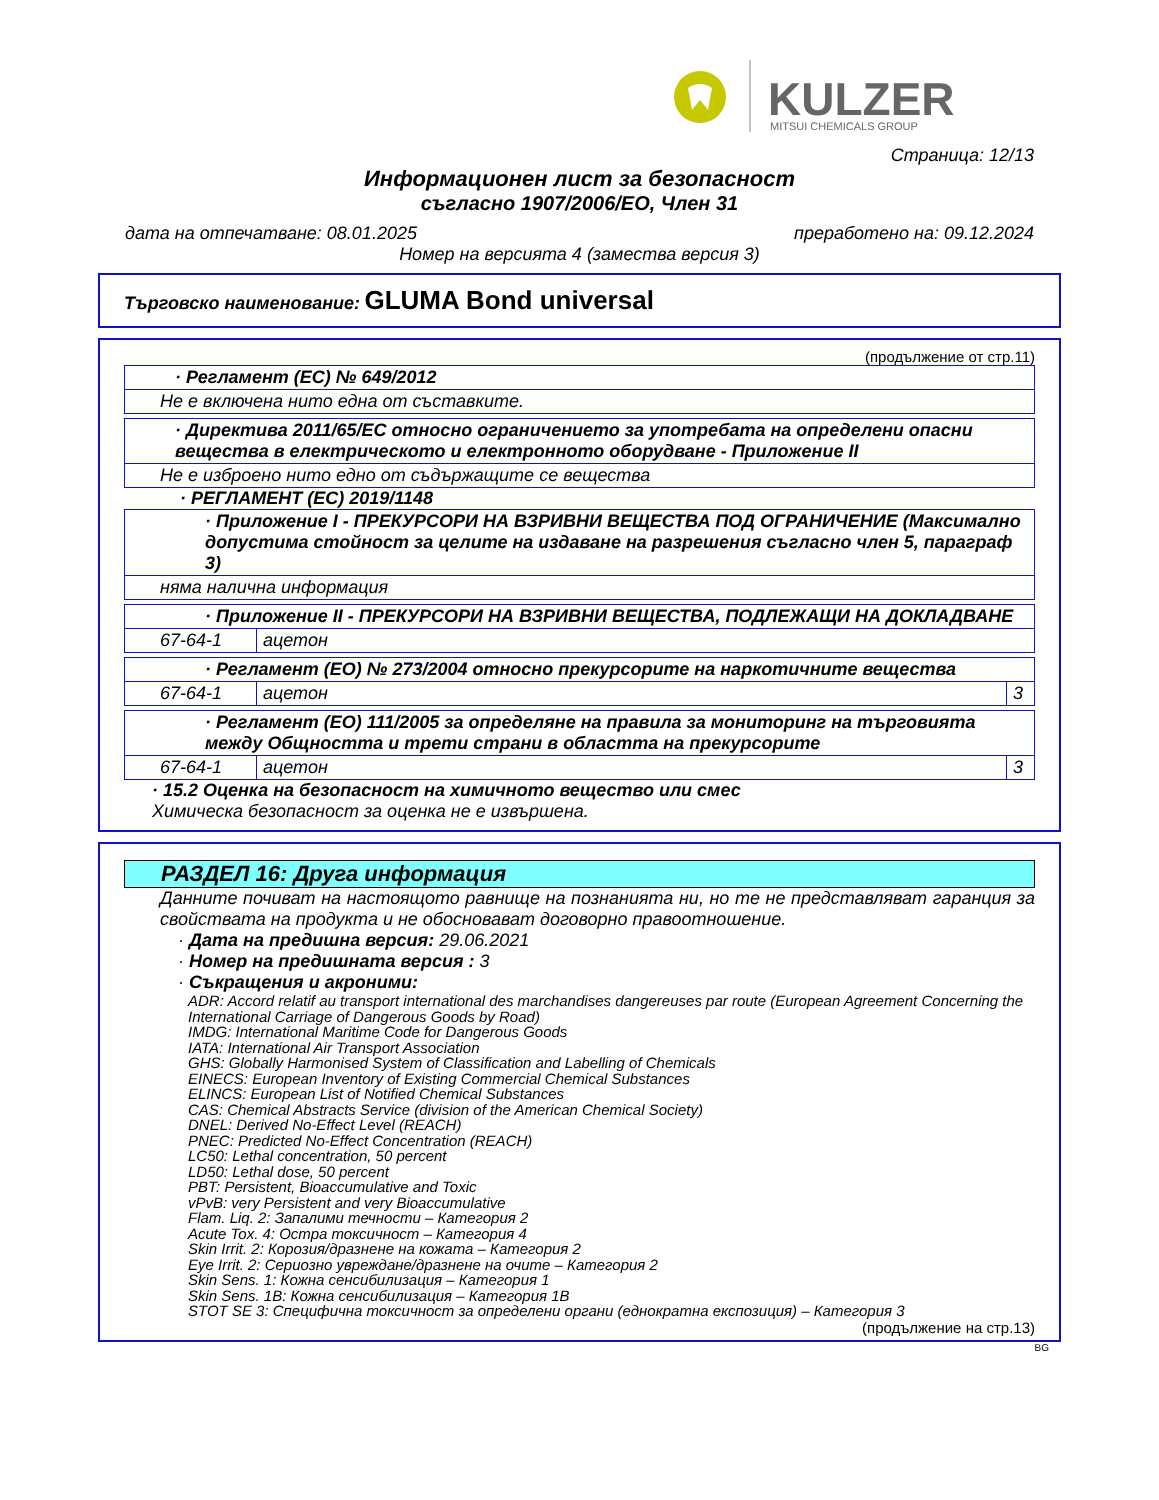KULZER
MITSUI CHEMICALS GROUP
Страница: 12/13
Информационен лист за безопасност
съгласно 1907/2006/ЕО, Член 31
дата на отпечатване: 08.01.2025 преработено на: 09.12.2024
Номер на версията 4 (замества версия 3)
Търговско наименование: GLUMA Bond universal
(продължение от стр.11)
| · Регламент (ЕС) № 649/2012 |
| Не е включена нито една от съставките. |
| · Директива 2011/65/ЕС относно ограничението за употребата на определени опасни вещества в електрическото и електронното оборудване - Приложение II |
| Не е изброено нито едно от съдържащите се вещества |
· РЕГЛАМЕНТ (ЕС) 2019/1148
| · Приложение I - ПРЕКУРСОРИ НА ВЗРИВНИ ВЕЩЕСТВА ПОД ОГРАНИЧЕНИЕ (Максимално допустима стойност за целите на издаване на разрешения съгласно член 5, параграф 3) |
| няма налична информация |
| · Приложение II - ПРЕКУРСОРИ НА ВЗРИВНИ ВЕЩЕСТВА, ПОДЛЕЖАЩИ НА ДОКЛАДВАНЕ | |
| 67-64-1 | ацетон |
| · Регламент (ЕО) № 273/2004 относно прекурсорите на наркотичните вещества | | |
| 67-64-1 | ацетон | 3 |
| · Регламент (ЕО) 111/2005 за определяне на правила за мониторинг на търговията между Общността и трети страни в областта на прекурсорите | | |
| 67-64-1 | ацетон | 3 |
· 15.2 Оценка на безопасност на химичното вещество или смес
Химическа безопасност за оценка не е извършена.
РАЗДЕЛ 16: Друга информация
Данните почиват на настоящото равнище на познанията ни, но те не представляват гаранция за свойствата на продукта и не обосновават договорно правоотношение.
· Дата на предишна версия: 29.06.2021
· Номер на предишната версия : 3
· Съкращения и акроними:
ADR: Accord relatif au transport international des marchandises dangereuses par route (European Agreement Concerning the International Carriage of Dangerous Goods by Road)
IMDG: International Maritime Code for Dangerous Goods
IATA: International Air Transport Association
GHS: Globally Harmonised System of Classification and Labelling of Chemicals
EINECS: European Inventory of Existing Commercial Chemical Substances
ELINCS: European List of Notified Chemical Substances
CAS: Chemical Abstracts Service (division of the American Chemical Society)
DNEL: Derived No-Effect Level (REACH)
PNEC: Predicted No-Effect Concentration (REACH)
LC50: Lethal concentration, 50 percent
LD50: Lethal dose, 50 percent
PBT: Persistent, Bioaccumulative and Toxic
vPvB: very Persistent and very Bioaccumulative
Flam. Liq. 2: Запалими течности – Категория 2
Acute Tox. 4: Остра токсичност – Категория 4
Skin Irrit. 2: Корозия/дразнене на кожата – Категория 2
Eye Irrit. 2: Сериозно увреждане/дразнене на очите – Категория 2
Skin Sens. 1: Кожна сенсибилизация – Категория 1
Skin Sens. 1B: Кожна сенсибилизация – Категория 1B
STOT SE 3: Специфична токсичност за определени органи (еднократна експозиция) – Категория 3
(продължение на стр.13)
BG